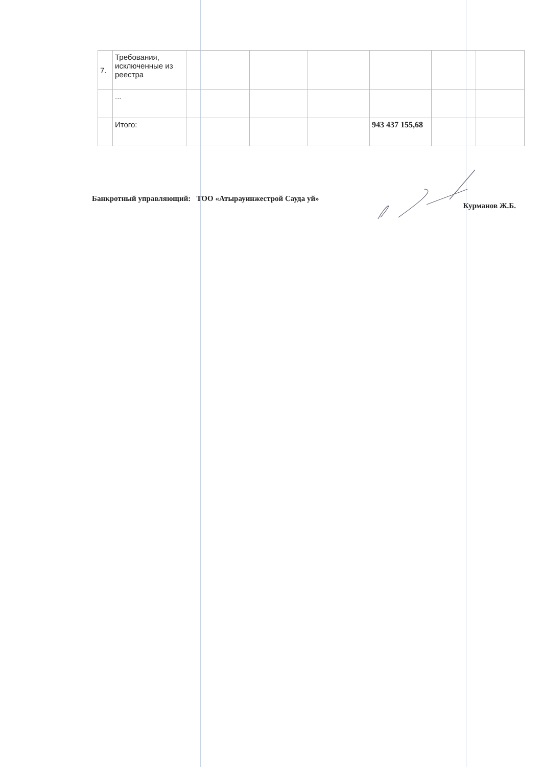| 7. | Требования, исключенные из реестра | | | | | | |
| | ... | | | | | | |
| | Итого: | | | | 943 437 155,68 | | |
Банкротный управляющий: ТОО «Атырауинжестрой Сауда уй» Курманов Ж.Б.